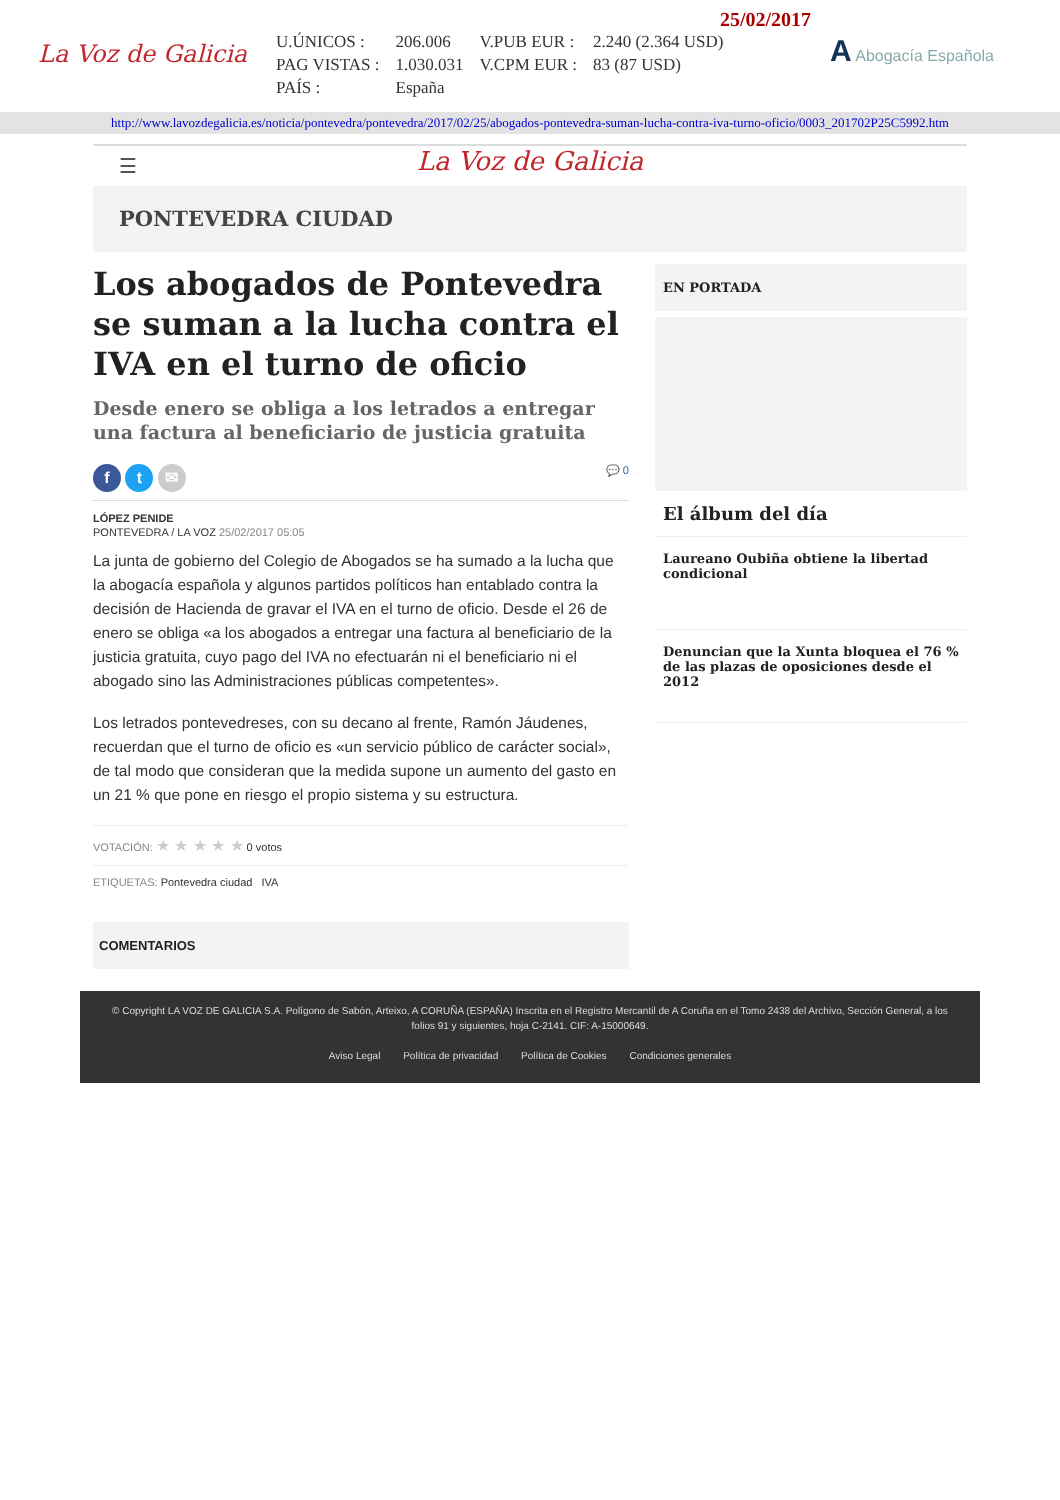La Voz de Galicia
25/02/2017
| U.ÚNICOS : | 206.006 | V.PUB EUR : | 2.240 (2.364 USD) |
| PAG VISTAS : | 1.030.031 | V.CPM EUR : | 83 (87 USD) |
| PAÍS : | España | | |
A Abogacía Española
http://www.lavozdegalicia.es/noticia/pontevedra/pontevedra/2017/02/25/abogados-pontevedra-suman-lucha-contra-iva-turno-oficio/0003_201702P25C5992.htm
☰ La Voz de Galicia
PONTEVEDRA CIUDAD
Los abogados de Pontevedra se suman a la lucha contra el IVA en el turno de oficio
Desde enero se obliga a los letrados a entregar una factura al beneficiario de justicia gratuita
f t ✉
💬 0
LÓPEZ PENIDE
PONTEVEDRA / LA VOZ 25/02/2017 05:05
La junta de gobierno del Colegio de Abogados se ha sumado a la lucha que la abogacía española y algunos partidos políticos han entablado contra la decisión de Hacienda de gravar el IVA en el turno de oficio. Desde el 26 de enero se obliga «a los abogados a entregar una factura al beneficiario de la justicia gratuita, cuyo pago del IVA no efectuarán ni el beneficiario ni el abogado sino las Administraciones públicas competentes».
Los letrados pontevedreses, con su decano al frente, Ramón Jáudenes, recuerdan que el turno de oficio es «un servicio público de carácter social», de tal modo que consideran que la medida supone un aumento del gasto en un 21 % que pone en riesgo el propio sistema y su estructura.
VOTACIÓN: ★ ★ ★ ★ ★ 0 votos
ETIQUETAS: Pontevedra ciudad IVA
COMENTARIOS
EN PORTADA
El álbum del día
Laureano Oubiña obtiene la libertad condicional
Denuncian que la Xunta bloquea el 76 % de las plazas de oposiciones desde el 2012
© Copyright LA VOZ DE GALICIA S.A. Polígono de Sabón, Arteixo, A CORUÑA (ESPAÑA) Inscrita en el Registro Mercantil de A Coruña en el Tomo 2438 del Archivo, Sección General, a los folios 91 y siguientes, hoja C-2141. CIF: A-15000649.
Aviso Legal Política de privacidad Política de Cookies Condiciones generales